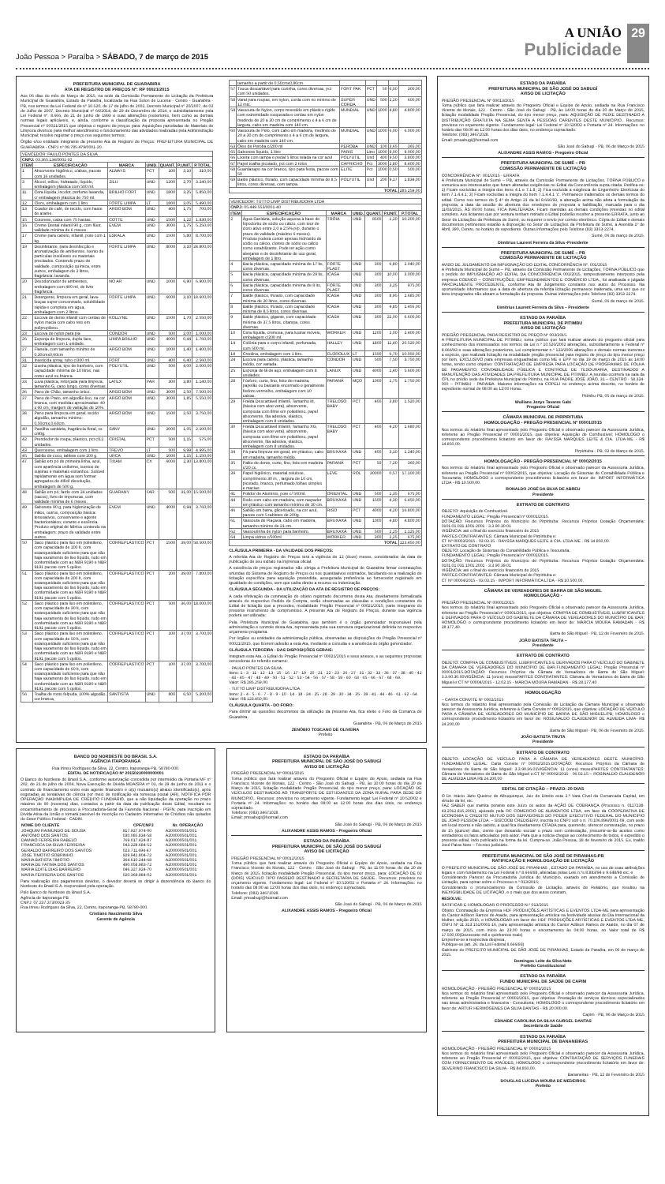A UNIÃO 29
Publicidade
João Pessoa > Paraíba > SÁBADO, 7 de março de 2015
PREFEITURA MUNICIPAL DE GUARABIRA
ATA DE REGISTRO DE PREÇOS Nº: RP 00021/2015
Aos 06 dias do mês de Março de 2015, na sede da Comissão Permanente de Licitação da Prefeitura Municipal de Guarabira, Estado da Paraíba, localizada na Rua Solon de Lucena - Centro - Guarabira - PB, nos termos da Lei Federal de nº 10.520, de 17 de julho de 2002, Decreto Municipal nº 20/2007, de 02 de Julho de 2007, Decreto Municipal nº 66/2014, de 29 de Dezembro de 2014, e subsidiariamente pela Lei Federal nº. 8.666, de 21 de junho de 1993 e suas alterações posteriores, bem como as demais normas legais aplicáveis, e, ainda, conforme a classificação da proposta apresentada no Pregão Presencial nº 00021/2015 que objetiva o registro de preços para: Aquisições parceladas de Materiais de Limpeza diversos para melhor atendimento e funcionamento das atividades realizadas pela Administração Municipal; resolve registrar o preço nos seguintes termos:
Órgão e/ou entidade integrante da presente Ata de Registro de Preços: PREFEITURA MUNICIPAL DE GUARABIRA - CNPJ nº 08.785.479/0001-20.
| VENCEDOR: PAULO PONTES DA SILVA | | | | | | |
| CNPJ: 03.365.134/0001-02 | | | | | | |
| ITEM | ESPECIFICAÇÃO | MARCA | UNID. | QUANT. | P.UNIT. | P.TOTAL |
| 1 | Absorvente higiênico, c/abas, pacote com 16 unidades. | ALWAYS | PCT | 100 | 3,10 | 310,00 |
| 3 | Álcool, etílico, hidratado, líquido, embalagem plástica com 500 ml. | ZILU | UND | 1200 | 2,70 | 3.240,00 |
| 11 | Cera líquida, incolor, perfume lavanda, c/ embalagem plástica de 750 ml. | BRILHO FORT | UND | 1800 | 3,25 | 5.850,00 |
| 12 | Cloro, embalagem com 1 litro | FORTE LIMPA | LT | 1800 | 3,05 | 5.490,00 |
| 13 | Coador de café, de tecido, com haste de arame. | ARGO BOM | UND | 400 | 1,75 | 700,00 |
| 15 | Cotonete, caixa com 75 hastas. | COTTE | UND | 1500 | 1,22 | 1.830,00 |
| 16 | Creme Dental infantil 90 g, com flúor, validade mínima de 6 meses. | EVEM | UND | 3000 | 1,75 | 5.250,00 |
| 17 | Creme para cabelo, infantil, pote com 1 kg. | ESKALA | UND | 1500 | 5,80 | 8.700,00 |
| 19 | Desinfetante, para desinfecção e aromatização de ambientes. Isento de partículas insolúveis ou materiais precitados. Contendo prazo de validade, composição química, entre outros, embalagem de 2 litros, fragrância: lavanda. | FORTE LIMPA | UND | 8000 | 3,10 | 24.800,00 |
| 20 | Desodorizador de ambientes, embalagem com 400 ml, de livre fragrância. | NO AR | UND | 1000 | 6,90 | 6.900,00 |
| 21 | Detergente, limpeza em geral, lava-louças super concentrado, solubilidade rápida e completa em água, embalagem com 2 litros. | FORTE LIMPA | UND | 6000 | 3,10 | 18.600,00 |
| 22 | Escova de dente infantil com cerdas de nylon macia com cabo reto em polipropileno. | KOLLYNE | UND | 1500 | 1,70 | 2.550,00 |
| 23 | Escova de nylon para pia | CONDOR | UND | 500 | 2,00 | 1.000,00 |
| 26 | Esponja de limpeza, dupla face, embalagem com 1 unidade. | LIMPA BRILHO | UND | 4000 | 0,44 | 1.760,00 |
| 27 | Flanela, com tamanho mínimo de 0,30cmx0,60cm | ARGO BOM | UND | 1000 | 1,40 | 1.400,00 |
| 31 | Inseticida spray, tubo c/300 ml. | FORT | UND | 400 | 6,40 | 2.560,00 |
| 32 | Lixeira plástica, tipo de banheiro, com capacidade mínima de 10 litros, nas cores azul ou branca. | POLYUTIL | UND | 500 | 4,00 | 2.000,00 |
| 33 | Luva plástica, reforçada para limpeza, tamanho G, cano longo, cores diversas. | LATEX | PAR | 300 | 3,80 | 1.140,00 |
| 36 | Pano de Chão, tamanho único. | ARGO BOM | UND | 3000 | 2,50 | 7.500,00 |
| 37 | Pano de Prato, em algodão liso, na cor branca, com medidas aproximadas: 40 x 60 cm, margem de variação de 10%. | ARGO BOM | UND | 3000 | 1,85 | 5.550,00 |
| 38 | Pano para limpeza em geral, tecido algodão, tamanho mínimo: 0,50cmx,0,60cm. | ARGO BOM | UND | 1500 | 2,50 | 3.750,00 |
| 40 | Pastilha sanitária, fragrância floral, cx c/40g. | SANY | UND | 2000 | 1,05 | 2.100,00 |
| 42 | Prendedor de roupa, plástico, pct c/12 unidades. | CRISTAL | PCT | 500 | 1,15 | 575,00 |
| 43 | Querosene, embalagem com 1 litro. | TREVO | LT | 500 | 9,99 | 4.995,00 |
| 45 | Sabão de coco, tablete com 200 g. | URCA | UND | 1000 | 1,15 | 1.150,00 |
| 47 | Sabão em pó de primeira linha, azul, com aparência uniforme, isentos de sujeiras e materiais estranhos. Solúvel rapidamente em água sem formar agregados de difícil dissolução, embalagem de 500 g. | TIXAM | CX | 6000 | 2,30 | 13.800,00 |
| 48 | Sabão em pó, fardo com 24 unidades (sacos), livre de impurezas, com validade mínima de 6 meses. | GUARANY | FAR | 500 | 31,00 | 15.500,00 |
| 49 | Sabonete 90 g, para higienização de mãos, outros, composição básica: tensoativos, conservante e agente bacteriostático; corante e essência. Produto original de fábrica contendo na embalagem: prazo de validade entre outros. | EVEM | UND | 4000 | 0,94 | 3.760,00 |
| 50 | Saco plástico para lixo em polietileno, com capacidade de 100 lt, com estanqueidade suficiente para que não haja vazamento de lixo líquido, tudo em conformidade com as NBR 9190 e NBR 9191 pacote com 5 quilos. | CORREPLÁSTICO | PCT | 1500 | 39,00 | 58.500,00 |
| 51 | Saco plástico para lixo em polietileno, com capacidade de 200 lt, com estanqueidade suficiente para que não haja vazamento de lixo líquido, tudo em conformidade com as NBR 9190 e NBR 9191 pacote com 5 quilos. | CORREPLÁSTICO | PCT | 200 | 39,00 | 7.800,00 |
| 52 | Saco plástico para lixo em polietileno, com capacidade de 30 lt, com estanqueidade suficiente para que não haja vazamento de lixo líquido, tudo em conformidade com as NBR 9190 e NBR 9191 pacote com 5 quilos. | CORREPLÁSTICO | PCT | 500 | 36,00 | 18.000,00 |
| 53 | Saco plástico para lixo em polietileno, com capacidade de 50 lt, com estanqueidade suficiente para que não haja vazamento de lixo líquido, tudo em conformidade com as NBR 9190 e NBR 9191 pacote com 5 quilos. | CORREPLÁSTICO | PCT | 100 | 37,00 | 3.700,00 |
| 54 | Saco plástico para lixo em polietileno, com capacidade de 60 lt, com estanqueidade suficiente para que não haja vazamento de lixo líquido, tudo em conformidade com as NBR 9190 e NBR 9191 pacote com 5 quilos. | CORREPLÁSTICO | PCT | 100 | 37,00 | 3.700,00 |
| 56 | Toalha de rosto felpuda, 100% algodão, cor branca, | SANTISTA | UND | 800 | 6,50 | 5.200,00 |
| | tamanho a partir de 0,50cmx0,80cm. | | | | | |
| 57 | Touca descartável para cozinha, cores diversas, pct com 50 unidades. | FORT PAK | PCT | 50 | 6,00 | 300,00 |
| 58 | Varal para roupas, em nylon, corda com no mínimo de 12 mts. | SUPER CORDA | UND | 500 | 1,20 | 600,00 |
| 59 | Vassoura de Nylon, corpo revestido em plástico rígido com extremidade rosqueada e cerdas em nylon medindo de 20 a 30 cm de comprimento x 4 a 6 cm de largura, cabo em madeira com 140 cm. | MUNDIAL | UND | 1000 | 4,80 | 4.800,00 |
| 60 | Vassoura de Pelo, com cabo em madeira, medindo de 20 a 30 cm de comprimento x 4 a 6 cm de largura, cabo em madeira com 140 cm. | MUNDIAL | UND | 1000 | 6,00 | 6.000,00 |
| 63 | Óleo de Peroba c/200 ml | PEROBA | UND | 100 | 3,65 | 365,00 |
| 65 | Sabonete líquido, 1 litro | PARIS | Litro | 1000 | 9,00 | 9.000,00 |
| 66 | Lixeira com tampa e pedal 5 litros telada na cor azul | POLYUTIL | Und | 400 | 9,50 | 3.800,00 |
| 67 | Papel toalha picotado, pct com 2 rolos | CAPRICHO | Pct | 3000 | 2,80 | 8.400,00 |
| 68 | Guardanapo na cor branco, tipo para festa, pacote com 50 | ELITE | Pct | 1000 | 0,50 | 500,00 |
| 69 | Balde plástico, frizado, com capacidade mínima de 8,5 litros, cores diversas, com tampa. | POLYUTIL | Und | 200 | 9,17 | 1.834,00 |
| TOTAL | | | | | | 285.259,00 |
| VENCEDOR: TUTTO LIMP DISTRIBUIDORA LTDA | | | | | | |
| CNPJ: 05.449.553/0001-40 | | | | | | |
| ITEM | ESPECIFICAÇÃO | MARCA | UNID. | QUANT. | P.UNIT. | P.TOTAL |
| 2 | Água Sanitária, solução aquosa à base de hipoclorito de sódio ou cálcio, com teor de cloro ativo entre 2,0 a 2,5% p/p, durante o prazo de validade (máximo 6 meses). Produto poderá conter apenas hidróxido de sódio ou cálcio, cloreto de sódio ou cálcio como estabilizante. Pode ter ação como alvejante e de desinfetante de uso geral, embalagem de 1 litro. | TRÓIA | UND | 8500 | 1,20 | 10.200,00 |
| 4 | Bacia plástica, capacidade mínima de 17 lts, cores diversas. | FORTE PLAST | UND | 300 | 6,80 | 2.040,00 |
| 5 | Bacia plástica, capacidade mínima de 29 lts, cores diversas. | ICASA | UND | 300 | 10,00 | 3.000,00 |
| 6 | Bacia plástica, capacidade mínima de 8 lts, cores diversas. | FORTE PLAST | UND | 300 | 3,25 | 975,00 |
| 7 | Balde plástico, frizado, com capacidade mínima de 20 litros, cores diversas. | ICASA | UND | 300 | 8,95 | 2.685,00 |
| 8 | Balde plástico, frizado, com capacidade mínima de 8,5 litros, cores diversas. | ICASA | UND | 300 | 4,85 | 1.455,00 |
| 9 | Balde plástico, gigante, com capacidade mínima de 37,5 litros, c/tampa, cores diversas. | ICASA | UND | 300 | 22,00 | 6.600,00 |
| 10 | Cera líquida, cremosa, para lustrar móveis, embalagem c/200 ml. | WORKER | UND | 1200 | 2,00 | 2.400,00 |
| 14 | Colônia para o corpo infantil, perfumada, com 500 ml. | HALLEY | UND | 1800 | 11,40 | 20.520,00 |
| 18 | Creolina, embalagem com 1 litro. | CLOROLUX | LT | 1500 | 6,70 | 10.050,00 |
| 24 | Escova para cabelo, plástica, tamanho médio, cor variada. | CONDOR | UND | 500 | 7,50 | 3.750,00 |
| 25 | Esponja de lã de aço, embalagem com 8 unidades. | LANUX | UND | 4000 | 1,40 | 5.600,00 |
| 28 | Fósforo, curto, fino, feito de madeira, papelão ou bastante encerrado e geralmente fósforo vermelho, embalagem com 10 caixas. | PARANÁ | MÇO | 1000 | 1,75 | 1.750,00 |
| 29 | Fralda Descartável infantil, Tamanho M, (básica com aloe vera), absorvente, composta com filme em polietileno, papel absorvente, fita adesiva, elástico, embalagem com 8 unidades. | TRELOSO BABY | PCT | 400 | 3,80 | 1.520,00 |
| 30 | Fralda Descartável infantil, Tamanho XG, (básica com aloe vera), absorvente, composta com filme em polietileno, papel absorvente, fita adesiva, elástico, embalagem com 8 unidades. | TRELOSO BABY | PCT | 400 | 4,20 | 1.680,00 |
| 34 | Pá para limpeza em geral, em plástico, cabo em madeira, tamanho médio. | BRUXAXÁ | UND | 400 | 3,10 | 1.240,00 |
| 35 | Palito de dente, curto, fino, feito em madeira c/20 cx. | PARANÁ | PCT | 50 | 7,20 | 360,00 |
| 39 | Papel higiênico, material celulose, comprimento 30 m, , largura de 10 cm, picotado, branco, perfumado,folhas simples e macias. | LEVE | ROL | 30000 | 0,57 | 17.100,00 |
| 41 | Polidor de Alumínio, pote c/ 500ml. | ORIENTAL | UND | 500 | 1,35 | 675,00 |
| 44 | Rodo com cabo em madeira, com raspador em plástico com tamanho mínimo de 30 cm. | BRUXAXÁ | UND | 1500 | 4,30 | 6.450,00 |
| 46 | Sabão em barra, glicerinado, na cor azul, pacote com 5 tabletes de 200g. | RISO | PCT | 4000 | 4,20 | 16.800,00 |
| 61 | Vassoura de Piaçava, cabo em madeira, tamanho mínimo de 21 cm. | BRUXAXÁ | UND | 1000 | 4,80 | 4.800,00 |
| 62 | Vassourinha de nylon para banheiro. | BRUXAXÁ | UND | 500 | 2,25 | 1.125,00 |
| 64 | Limpa vidros c/500ml | WORKER | UND | 300 | 2,25 | 675,00 |
| TOTAL | | | | | | 123.450,00 |
CLÁUSULA PRIMEIRA - DA VALIDADE DOS PREÇOS:
A referida Ata de Registro de Preços terá a vigência de 12 (doze) meses, considerados da data de publicação de seu extrato na imprensa oficial.
A existência de preços registrados não obriga a Prefeitura Municipal de Guarabira firmar contratações oriundas do Sistema de Registro de Preços ou nos quantitativos estimados, facultando-se a realização de licitação específica para aquisição pretendida, assegurada preferência ao fornecedor registrado em igualdade de condições, sem que caiba direito a recurso ou indenização.
CLÁUSULA SEGUNDA - DA UTILIZAÇÃO DA ATA DE REGISTRO DE PREÇOS:
A cada efetivação da contratação do objeto registrado decorrente desta Ata, devidamente formalizada através do respectivo Pedido de Compra, serão observadas as cláusulas e condições constantes do Edital de licitação que a precedeu, modalidade Pregão Presencial nº 00021/2015, parte integrante do presente instrumento de compromisso. A presente Ata de Registro de Preços, durante sua vigência poderá ser utilizada:
Pela Prefeitura Municipal de Guarabira, que também é o órgão gerenciador responsável pela administração e controle desta Ata, representada pela sua estrutura organizacional definida no respectivo orçamento programa.
Por órgãos ou entidades da administração pública, observadas as disposições do Pregão Presencial nº 00021/2015, que fizerem adesão a esta Ata, mediante a consulta e a anuência do órgão gerenciador.
CLÁUSULA TERCEIRA - DAS DISPOSIÇÕES GERAIS:
Integram esta Ata, o Edital do Pregão Presencial nº 00021/2015 e seus anexos, e as seguintes propostas vencedoras do referido certame:
- PAULO PONTES DA SILVA.
Itens: 1 - 3 - 11 - 12 - 13 - 15 - 16 - 17 - 19 - 20 - 21 - 22 - 23 - 26 - 27 - 31 - 32 - 33 - 36 - 37 - 38 - 40 - 42 - 43 - 45 - 47 - 48 - 49 - 50 - 51 - 52 - 53 - 54 - 56 - 57 - 58 - 59 - 60 - 63 - 65 - 66 - 67 - 68 - 69.
Valor: R$ 285.259,00.
- TUTTO LIMP DISTRIBUIDORA LTDA.
Itens: 2 - 4 - 5 - 6 - 7 - 8 - 9 - 10 - 14 - 18 - 24 - 25 - 28 - 29 - 30 - 34 - 35 - 39 - 41 - 44 - 46 - 61 - 62 - 64.
Valor: R$ 123.450,00.
CLÁUSULA QUARTA - DO FORO:
Para dirimir as questões decorrentes da utilização da presente Ata, fica eleito o Foro da Comarca de Guarabira.
Guarabira - PB, 06 de Março de 2015
ZENÓBIO TOSCANO DE OLIVEIRA
Prefeito
BANCO DO NORDESTE DO BRASIL S.A.
AGÊNCIA ITAPORANGA
Rua Irineu Rodrigues da Silva, 22, Centro, Itaporanga-PB, 58780-000.
EDITAL DE NOTIFICAÇÃO Nº 20150230000000001
O Banco do Nordeste do Brasil S.A., conforme autorização concedida por intermédio da Portaria MF nº 202, de 21 de julho de 2004, Nova Execução de Dívida MDA/SRA nº 01, de 29 de junho de 2011 e o contrato de financiamento entre este agente financeiro e o(s) mutuário(s) abaixo identificado(s), após esgotadas as tentativas de ciência por meio de notificação via remessa postal (AR), NOTIFICA POR OPERAÇÃO INADIMPLIDA DE CRÉDITO FUNDIÁRIO, que a não liquidação da operação no prazo máximo de 90 (noventa) dias, contados a partir da data da publicação deste Edital, resultará no encaminhamento de processo à Procuradoria-Geral da Fazenda Nacional - PGFN, para inscrição em Dívida Ativa da União e tornará passível de inscrição no Cadastro Informativo de Créditos não quitados do Setor Público Federal - CADIN.
| NOME DO CLIENTE | CPF/CNPJ | Nr. OPERAÇÃO |
| --- | --- | --- |
| JOAQUIM RAIMUNDO DE SOUSA | 917.927.974-00 | A200000501/001 |
| ANTONIO DOS SANTOS | 030.085.834-58 | A200000501/001 |
| DAMIAO FERREIRA RABELO | 769.017.424-87 | A200000501/001 |
| FRANCISCA DA SILVA FERREIRA | 043.228.684-52 | A200000501/001 |
| GERALDO BARREIRO DOS SANTOS | 023.711.694-47 | A200000501/001 |
| JOSE TIMOTIO SOBRINHO | 929.941.804-72 | A200000501/001 |
| MARIA BATISTA TIMOTIO | 364.610.244-68 | A200000501/001 |
| MARIA DE FATIMA DOS SANTOS | 490.058.983-72 | A200000501/001 |
| MARIA EDITE DIAS BARREIRO | 046.327.924-70 | A200000501/001 |
| MARIA FERREIRA DOS SANTOS | 020.369.984-02 | A200000501/001 |
Para realização dos pagamentos devidos, o devedor deverá se dirigir à dependência do Banco do Nordeste do Brasil S.A. responsável pela operação.
Pelo Banco do Nordeste do Brasil S.A.
Agência de Itaporanga-PB
CNPJ: 07.237.373/0023-35
Rua Irineu Rodrigues da Silva, 22, Centro, Itaporanga-PB, 58780-000.
Cristiano Nascimento Silva
Gerente de Agência
ESTADO DA PARAÍBA
PREFEITURA MUNICIPAL DE SÃO JOSÉ DO SABUGÍ
AVISO DE LICITAÇÃO
PREGÃO PRESENCIAL Nº 00011/2015
Torna público que fará realizar através do Pregoeiro Oficial e Equipe de Apoio, sediada na Rua Francisco Vicente de Morais, 122 - Centro - São José do Sabugí - PB, às 10:00 horas do dia 20 de Março de 2015, licitação modalidade Pregão Presencial, do tipo menor preço, para: LOCAÇÃO DE VEÍCULOS DESTINADOS AO TRANSPORTE DE ESTUDANTES DA ZONA RURAL PARA SEDE DO MUNICIPIO.. Recursos: previstos no orçamento vigente. Fundamento legal: Lei Federal nº 10.520/02 e Portaria nº 24. Informações: no horário das 08:00 as 12:00 horas dos dias úteis, no endereço supracitado.
Telefone: (083) 34671028.
Email: pmsabugi@hotmail.com
São José do Sabugí - PB, 06 de Março de 2015
ALIXANDRE ASSIS RAMOS - Pregoeiro Oficial
ESTADO DA PARAÍBA
PREFEITURA MUNICIPAL DE SÃO JOSÉ DO SABUGÍ
AVISO DE LICITAÇÃO
PREGÃO PRESENCIAL Nº 00012/2015
Torna público que fará realizar através do Pregoeiro Oficial e Equipe de Apoio, sediada na Rua Francisco Vicente de Morais, 122 - Centro - São José do Sabugí - PB, às 11:00 horas do dia 20 de Março de 2015, licitação modalidade Pregão Presencial, do tipo menor preço, para: LOCAÇÃO DE 02 (DOIS) VEÍCULO TIPO PASSEIO DESTINADO A SECRETARIA DE SAÚDE.. Recursos: previstos no orçamento vigente. Fundamento legal: Lei Federal nº 10.520/02 e Portaria nº 24. Informações: no horário das 08:00 as 12:00 horas dos dias úteis, no endereço supracitado.
Telefone: (083) 34671028.
Email: pmsabugi@hotmail.com
São José do Sabugí - PB, 06 de Março de 2015
ALIXANDRE ASSIS RAMOS - Pregoeiro Oficial
ESTADO DA PARAÍBA
PREFEITURA MUNICIPAL DE SÃO JOSÉ DO SABUGÍ
AVISO DE LICITAÇÃO
PREGÃO PRESENCIAL Nº 00013/2015
Torna público que fará realizar através do Pregoeiro Oficial e Equipe de Apoio, sediada na Rua Francisco Vicente de Morais, 122 - Centro - São José do Sabugí - PB, às 14:00 horas do dia 20 de Março de 2015, licitação modalidade Pregão Presencial, do tipo menor preço, para: AQUISIÇÃO DE PEIXE DESTINADO A DISTRIBUIÇÃO GRATUITA NA SEMA SENTA A PESSOAS CARENTES DESTE MUNICIPIO.. Recursos: previstos no orçamento vigente. Fundamento legal: Lei Federal nº 10.520/02 e Portaria nº 24. Informações: no horário das 08:00 as 12:00 horas dos dias úteis, no endereço supracitado.
Telefone: (083) 34671028.
Email: pmsabugi@hotmail.com
São José do Sabugí - PB, 06 de Março de 2015
ALIXANDRE ASSIS RAMOS - Pregoeiro Oficial
PREFEITURA MUNICIPAL DE SUMÉ – PB
COMISSÃO PERMANENTE DE LICITAÇÃO
CONCORRÊNCIA Nº. 001/2015 - ERRATA
A Prefeitura Municipal de Sumé – PB, através da Comissão Permanente de Licitações, TORNA PÚBLICO e comunica aos interessados que foram alteradas exigências no Edital da Concorrência supra citada. Retifica-se: 1) Ficam excluídas a íntegra dos Itens 4.1 e 7.1.8; 2) Fica excluída a exigência de Engenheiro Eletricista do Item 7.1.4.4.1; 3) Ficam excluídas a íntegra do Item 7.1.4.4.1 'c'. Permanece inalterados os demais termos do edital. Como nos termos do § 4º do Artigo 21 da lei 8.666/93, a alteração acima não afeta a formulação da proposta, a data da sessão de abertura dos envelopes de proposta e habilitação, marcada para o dia 11/03/2015, ÀS 09:00 horas, FICA INALTERADA. Ficam mantidas as demais condições previstas no edital completo. Aos licitantes que por ventura tenham retirado o Edital poderão receber a presente ERRATA, junto ao Setor de Licitações da Prefeitura de Sumé, ou requerer o envio por correio eletrônico. Cópia do Edital e demais documentos pertinentes estarão à disposição no Setor de Licitações da Prefeitura de Sumé, à Avenida 1º de Abril, 390, Centro, no horário de expediente. Outras informações pelo Telefone (83) 3353-2274.
Sumé, 06 de março de 2015.
Dimitrius Laurent Ferreira da Silva -Presidente
PREFEITURA MUNICIPAL DE SUMÉ – PB
COMISSÃO PERMANENTE DE LICITAÇÃO
AVISO DE JULGAMENTO DA IMPUGNAÇÃO DO EDITAL CONCORRÊNCIA Nº. 001/2015
A Prefeitura Municipal de Sumé – PB, através da Comissão Permanente de Licitações, TORNA PÚBLICO que o pedido de IMPUGNAÇÃO AO EDITAL DA CONCORRÊNCIA 001/2015, tempestivamente interposto pela empresa COENCO – CONSTRUÇÕES, EMPREENDIMENTOS E COMÉRCIO LTDA., foi analisada e julgada PARCIALMENTE PROCEDENTE, conforme Ata de Julgamento constante nos autos do Processo. Na oportunidade informamos que a data de abertura da referida licitação permanece inalterada, uma vez que os itens impugnados não afetam a formulação da proposta. Outras informações pelo Telefone (83) 3353-2274.
Sumé, 06 de março de 2015.
Dimitrius Laurent Ferreira da Silva – Presidente
ESTADO DA PARAÍBA
PREFEITURA MUNICIPAL DE PITIMBU
AVISO DE LICITAÇÃO
PREGÃO PRESENCIAL PARA REGISTRO DE PREÇO Nº 003/2015.
A PREFEITURA MUNICIPAL DE PITIMBU, torna público que fará realizar através do pregoeiro oficial para conhecimento dos interessados nos termos da Lei n.º 10.520/2002 alterações, subsidiariamente a Federal nº 8.666/93 e suas alterações posteriores, Lei complementar n.º 123/2006 alterações e demais normas inerentes a espécie, que realizará licitação na modalidade pregão presencial para registro de preço do tipo menor preço por item, EXCLUSIVO para empresas enquadradas como ME e EPP no dia 19 de março de 2015 as 14:00 horas, tendo como objetivo: CONTRATAÇÃO DE EMPRESA PARA LOCAÇÃO DE PROGRAMAS DE FOLHA DE PAGAMENTO, CONTABILIDADE PÚBLICA E CONTROLE DE TESOURARIA, DESTINADOS A MANUTENÇÃO DAS ATIVIDADES DA PREFEITURA MUNICIPAL DE PITIMBU. A reunião ocorrerá na sala da CPL no prédio sede da Prefeitura Municipal de Pitimbu, na RUA PADRE JOSÉ JOÃO, 31 – CENTRO - 58.324-000 – PITIMBU - PARAIBA. Maiores informações na COPELI no endereço acima descrito, no horário de expediente normal de 08:00 as 12:00 Horas.
Pitimbu-PB, 05 de março de 2015.
Wuilians Jonys Tavares Gabi
Pregoeiro Oficial
CÂMARA MUNICIPAL DE PIRPIRITUBA
HOMOLOGAÇÃO - PREGÃO PRESENCIAL Nº 00001/2015
Nos termos do relatório final apresentado pelo Pregoeiro Oficial e observado parecer da Assessoria Jurídica, referente ao Pregão Presencial nº 00001/2015, que objetiva: Aquisição de Combustível; HOMOLOGO o correspondente procedimento licitatório em favor de: RAYSSA MARQUES LEITE & CIA. LTDA-ME - R$ 14.850,00.
Pirpirituba - PB, 02 de Março de 2015.
HOMOLOGAÇÃO - PREGÃO PRESENCIAL Nº 00002/2015
Nos termos do relatório final apresentado pelo Pregoeiro Oficial e observado parecer da Assessoria Jurídica, referente ao Pregão Presencial nº 00002/2015, que objetiva: Locação de Sistemas de Contabilidade Pública e Tesouraria; HOMOLOGO o correspondente procedimento licitatório em favor de: IMPORT INFORMÁTICA LTDA - R$ 10.500,00.
RONALDO JOSÉ DA SILVA DE ABREU
Presidente
EXTRATO DE CONTRATO
OBJETO: Aquisição de Combustível.
FUNDAMENTO LEGAL: Pregão Presencial nº 00001/2015.
DOTAÇÃO: Recursos Próprios do Município de Pirpirituba: Recursos Próprios Dotação Orçamentária: 0101.01.031.1001.2001 - 3.3.90.30.01
VIGÊNCIA: até o final do exercício financeiro de 2015
PARTES CONTRATANTES: Câmara Municipal de Pirpirituba e:
CT Nº 00003/2015 - 03.03.15 - RAYSSA MARQUES LEITE & CIA. LTDA-ME - R$ 14.850,00.
EXTRATO DE CONTRATO
OBJETO: Locação de Sistemas de Contabilidade Pública e Tesouraria.
FUNDAMENTO LEGAL: Pregão Presencial nº 00002/2015.
DOTAÇÃO: Recursos Próprios do Município de Pirpirituba: Recursos Próprios Dotação Orçamentária: 0101.01.031.1001.2001 - 3.3.90.39.01
VIGÊNCIA: até o final do exercício financeiro de 2015
PARTES CONTRATANTES: Câmara Municipal de Pirpirituba e:
CT Nº 00004/2015 - 03.03.15 - IMPORT INFORMÁTICA LTDA - R$ 10.500,00.
CÂMARA DE VEREADORES DE BARRA DE SÃO MIGUEL
HOMOLOGAÇÃO -
PREGÃO PRESENCIAL Nº 00001/2015
Nos termos do relatório final apresentado pelo Pregoeiro Oficial e observado parecer da Assessoria Jurídica, referente ao Pregão Presencial nº 00001/2015, que objetiva: COMPRA DE COMBUSTÍVEIS, LUBRIFICANTES E DERIVADOS PARA O VEÍCULO DO GABINETE DA CÂMARA DE VEREADORES DO MUNICÍPIO DE BAR; HOMOLOGO o correspondente procedimento licitatório em favor de: MÁRCIA MOURA RAMADAN - R$ 28.177,40.
Barra de São Miguel - PB, 12 de Fevereiro de 2015.
JOÃO BATISTA TRUTA –
Presidente
EXTRATO DE CONTRATO
OBJETO: COMPRA DE COMBUSTÍVEIS, LUBRIFICANTES E DERIVADOS PARA O VEÍCULO DO GABINETE DA CÂMARA DE VEREADORES DO MUNICÍPIO DE BAR.FUNDAMENTO LEGAL: Pregão Presencial nº 00001/2015.DOTAÇÃO: Recursos Próprios da Câmara de Vereadores de Barra de São Miguel: 3.3.90.30.00VIGÊNCIA: 11 (onze) mesesPARTES CONTRATANTES: Câmara de Vereadores de Barra de São Miguel e:CT Nº 00004/2015 - 12.02.15 - MÁRCIA MOURA RAMADAN - R$ 28.177,40
HOMOLOGAÇÃO
– CARTA CONVITE Nº 0002/2015
Nos termos do relatório final apresentado pela Comissão de Licitação da Câmara Municipal e observado parecer da Assessoria Jurídica, referente à Carta Convite nº 0002/2015, que objetiva: LOCAÇÃO DE VEÍCULO PARA A CÂMARA DE VEREADORES DO MUNICÍPIO DE BARRA DE SÃO MIGUEL/PB; HOMOLOGO o correspondente procedimento licitatório em favor de: ROSILNALDO CLAUDENOR DE ALMEIDA LIMA- R$ 24.200,00
.Barra de São Miguel - PB, 06 de Fevereiro de 2015.
JOÃO BATISTA TRUTA
Presidente
EXTRATO DE CONTRATO
OBJETO: LOCAÇÃO DE VEÍCULO PARA A CÂMARA DE VEREADORES DESTE MUNICÍPIO. FUNDAMENTO LEGAL: Carta Convite nº 00002/2015.DOTAÇÃO: Recursos Próprios da Câmara de Vereadores de Barra de São Miguel: 3.3.90.36.01VIGÊNCIA: 11 (onze) mesesPARTES CONTRATANTES: Câmara de Vereadores de Barra de São Miguel e:CT Nº 00002/2015 - 06.02.15 – ROSINALDO CLAUDENOR DE ALMEIDA LIMA R$ 24.200,00
EDITAL DE CITAÇÃO – PRAZO: 20 DIAS
O Dr. Inácio Jário Queiroz de Albuquerque, Juiz de Direito esta 2.ª Vara Cível da Comarcada Capital, em virtude da lei, etc.
FAZ SABER que tramita perante este Juízo os autos da AÇÃO DE COBRANÇA (Processo n. 0117238-43.2012.815.2001), ajuizado pela RC COMERCIO DE ALIMENTOS LTDA, em face da COOPERATIVA DE ECONOMIA E CREDITO MUTUO DOS SERVIDORES DO PODER EXECUTIVO FEDERAL DO MUNICIPIO DE JOAO PESSOA LTDA. – SISCOOB CREDISERV, inscrita no CNPJ sob o n. 70.106.896/0001-09, com sede em local incerto e não sabido, a qual fica devidamente CITADA para, querendo, oferecer contestação, no prazo de 15 (quinze) dias, ciente que deixando escoar o prazo sem contestação, presumir-se-ão aceitos como verdadeiros os fatos articulados pelo autor. Para que a notícia chegue ao conhecimento de todos, é expedido o presente edital, indo publicado na forma da lei. Cumpra-se. João Pessoa, 18 de fevereiro de 2015. Eu, Inaldo José Paiva Neto – Técnico judiciário.
PREFEITURA MUNICIPAL DE SÃO JOSÉ DE PIRANHAS-PB
RATIFICAÇÃO E HOMOLOGAÇÃO DE LICITAÇÃO
O PREFEITO MUNICIPAL DE SÃO JOSÉ DE PIRANHAS , ESTADO DA PARAÍBA, no uso de suas atribuições legais e com fundamento na Lei Federal n.º 8.666/93, alteradas pelas Leis n.ºs 8.883/94 e 9.648/98 etc. e
Considerando Parecer da Procuradoria Jurídica do Município, exarado em atendimento a Comissão de Licitação, para opinar sobre o Processo n.º 013/2015;
Considerando o pronunciamento da Comissão de Licitação, através de Relatório, que resultou na INEXIGIBILIDADE DE LICITAÇÃO, e o mais que dos autos constam,
RESOLVE:
RATIFICAR E HOMOLOGAR O PROCESSO N.º 013/2015
Objeto: Contratação da Empresa HDF PRODUÇÕES ARTÍSTICAS E EVENTOS LTDA-ME para apresentação do Cantor Adilson Ramos de Ataíde, para apresentação artística na festividade alusiva do Dia Internacional da Mulher, edição 2015, e HOMOLOGAR em favor de: HDF PRODUÇÕES ARTÍSTICAS E EVENTOS LTDA-ME, CNPJ Nº 11.313.151/0001-16, para apresentação artística do Cantor Adilson Ramos de Ataíde, no dia 07 de março de 2015, com início às 23:00 horas e encerramento às 04:00 horas, no Valor total de R$ 17.500,00(Dezessete mil e quinhentos reais)
Empenhe-se a respectiva despesa,
Publique-se (art. 26. da Lei Federal 8.666/93)
Gabinete do PREFEITO MUNICIPAL DE SÃO JOSÉ DE PIRANHAS, Estado da Paraíba, em 06 de março de 2015.
Domingos Leite da Silva Neto
Prefeito Constitucional
ESTADO DA PARAÍBA
FUNDO MUNICIPAL DE SAÚDE DE CAPIM
HOMOLOGAÇÃO - PREGÃO PRESENCIAL Nº 00002/2015
Nos termos do relatório final apresentado pelo Pregoeiro Oficial e observado parecer da Assessoria Jurídica, referente ao Pregão Presencial nº 00002/2015, que objetiva: Prestação de serviços técnicos especializados nas áreas administrativa e financeira - Consultoria; HOMOLOGO o correspondente procedimento licitatório em favor de: ARTUR HERMOGENES DA SILVA DANTAS - R$ 20.000,00.
Capim - PB, 06 de Março de 2015
EDNAIDE CAROLINA DA SILVA GURGEL DANTAS
Secretária de Saúde
ESTADO DA PARAÍBA
PREFEITURA MUNICIPAL DE BANANEIRAS
HOMOLOGAÇÃO - PREGÃO PRESENCIAL Nº 00002/2015
Nos termos do relatório final apresentado pelo Pregoeiro Oficial e observado parecer da Assessoria Jurídica, referente ao Pregão Presencial nº 00002/2015, que objetiva: CONTRATAÇÃO DE SERVIÇOS FUNERAIS COM FORNECIMENTO DE ATAÚDES; HOMOLOGO o correspondente procedimento licitatório em favor de: SEVERINO FRANCISCO DA SILVA - R$ 84.850,00.
Bananeiras - PB, 12 de Fevereiro de 2015
DOUGLAS LUCENA MOURA DE MEDEIROS
Prefeito